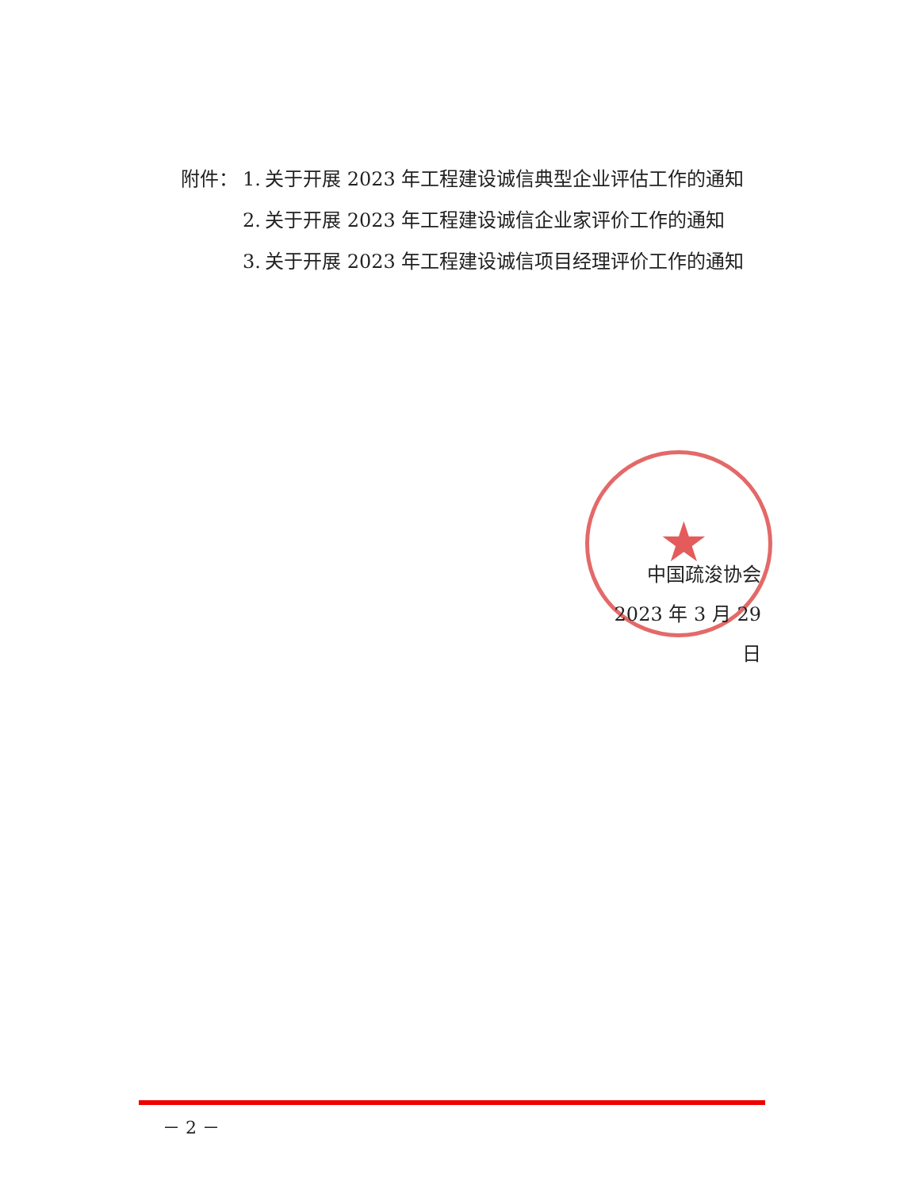附件： 1. 关于开展 2023 年工程建设诚信典型企业评估工作的通知
2. 关于开展 2023 年工程建设诚信企业家评价工作的通知
3. 关于开展 2023 年工程建设诚信项目经理评价工作的通知
★
中国疏浚协会
2023 年 3 月 29 日
－ 2 －